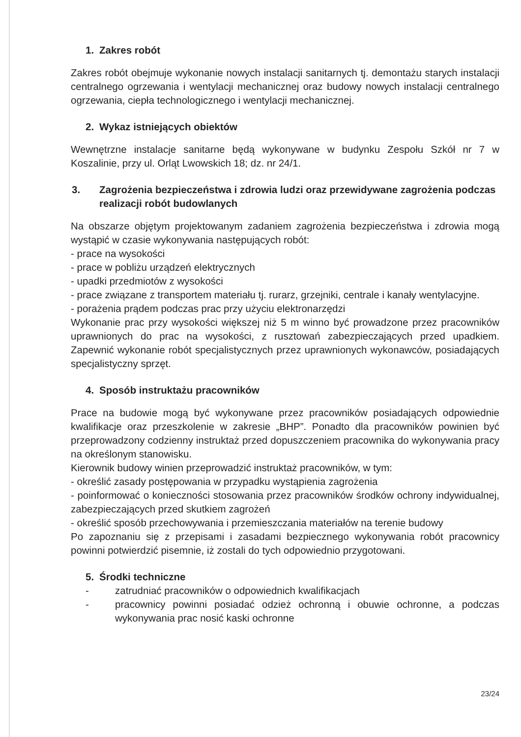1. Zakres robót
Zakres robót obejmuje wykonanie nowych instalacji sanitarnych tj. demontażu starych instalacji centralnego ogrzewania i wentylacji mechanicznej oraz budowy nowych instalacji centralnego ogrzewania, ciepła technologicznego i wentylacji mechanicznej.
2. Wykaz istniejących obiektów
Wewnętrzne instalacje sanitarne będą wykonywane w budynku Zespołu Szkół nr 7 w Koszalinie, przy ul. Orląt Lwowskich 18; dz. nr 24/1.
3. Zagrożenia bezpieczeństwa i zdrowia ludzi oraz przewidywane zagrożenia podczas realizacji robót budowlanych
Na obszarze objętym projektowanym zadaniem zagrożenia bezpieczeństwa i zdrowia mogą wystąpić w czasie wykonywania następujących robót:
- prace na wysokości
- prace w pobliżu urządzeń elektrycznych
- upadki przedmiotów z wysokości
- prace związane z transportem materiału tj. rurarz, grzejniki, centrale i kanały wentylacyjne.
- porażenia prądem podczas prac przy użyciu elektronarzędzi
Wykonanie prac przy wysokości większej niż 5 m winno być prowadzone przez pracowników uprawnionych do prac na wysokości, z rusztowań zabezpieczających przed upadkiem. Zapewnić wykonanie robót specjalistycznych przez uprawnionych wykonawców, posiadających specjalistyczny sprzęt.
4. Sposób instruktażu pracowników
Prace na budowie mogą być wykonywane przez pracowników posiadających odpowiednie kwalifikacje oraz przeszkolenie w zakresie „BHP”. Ponadto dla pracowników powinien być przeprowadzony codzienny instruktaż przed dopuszczeniem pracownika do wykonywania pracy na określonym stanowisku.
Kierownik budowy winien przeprowadzić instruktaż pracowników, w tym:
- określić zasady postępowania w przypadku wystąpienia zagrożenia
- poinformować o konieczności stosowania przez pracowników środków ochrony indywidualnej, zabezpieczających przed skutkiem zagrożeń
- określić sposób przechowywania i przemieszczania materiałów na terenie budowy
Po zapoznaniu się z przepisami i zasadami bezpiecznego wykonywania robót pracownicy powinni potwierdzić pisemnie, iż zostali do tych odpowiednio przygotowani.
5. Środki techniczne
- zatrudniać pracowników o odpowiednich kwalifikacjach
- pracownicy powinni posiadać odzież ochronną i obuwie ochronne, a podczas wykonywania prac nosić kaski ochronne
23/24